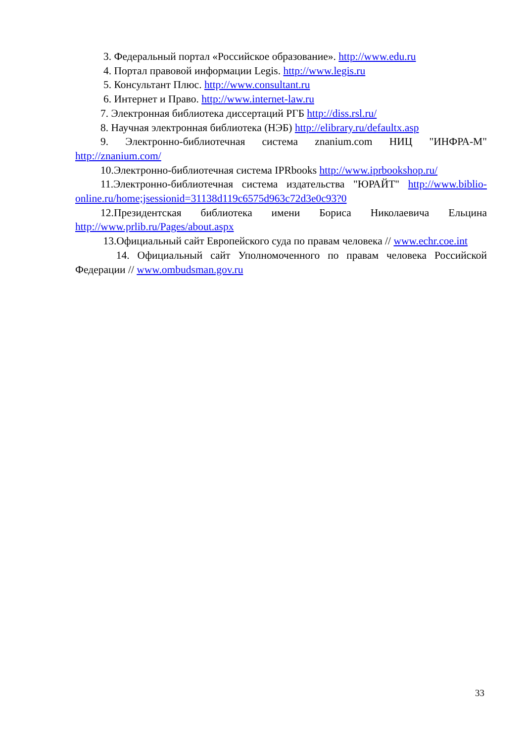3. Федеральный портал «Российское образование». http://www.edu.ru
4. Портал правовой информации Legis. http://www.legis.ru
5. Консультант Плюс. http://www.consultant.ru
6. Интернет и Право. http://www.internet-law.ru
7. Электронная библиотека диссертаций РГБ http://diss.rsl.ru/
8. Научная электронная библиотека (НЭБ) http://elibrary.ru/defaultx.asp
9. Электронно-библиотечная система znanium.com НИЦ "ИНФРА-М" http://znanium.com/
10.Электронно-библиотечная система IPRbooks http://www.iprbookshop.ru/
11.Электронно-библиотечная система издательства "ЮРАЙТ" http://www.biblio-online.ru/home;jsessionid=31138d119c6575d963c72d3e0c93?0
12.Президентская библиотека имени Бориса Николаевича Ельцина http://www.prlib.ru/Pages/about.aspx
13.Официальный сайт Европейского суда по правам человека // www.echr.coe.int
14. Официальный сайт Уполномоченного по правам человека Российской Федерации // www.ombudsman.gov.ru
33